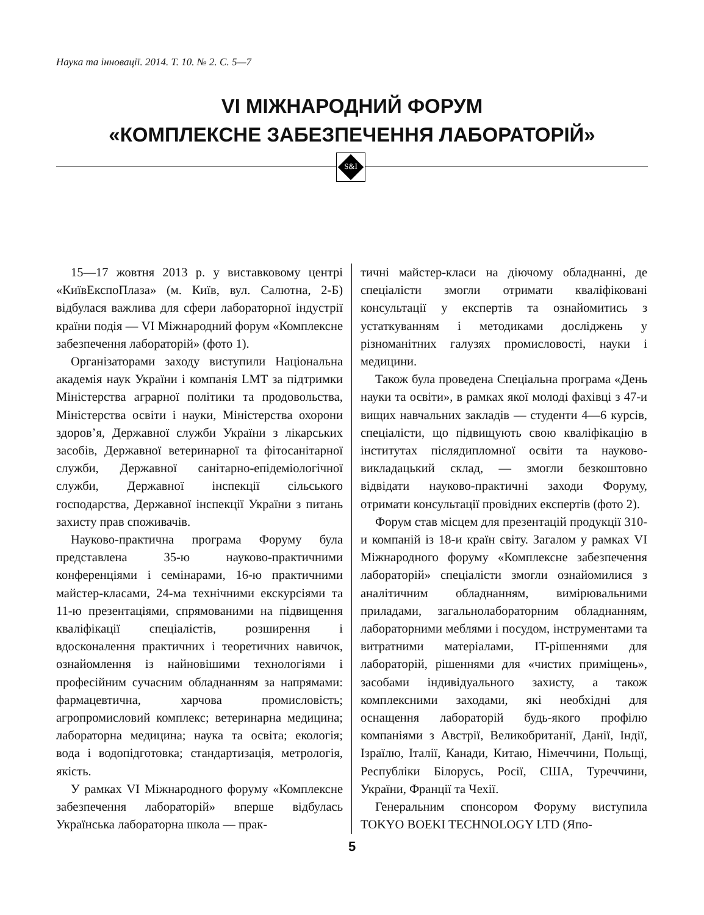Наука та інновації. 2014. Т. 10. № 2. С. 5—7
VI МІЖНАРОДНИЙ ФОРУМ
«КОМПЛЕКСНЕ ЗАБЕЗПЕЧЕННЯ ЛАБОРАТОРІЙ»
S&I
15—17 жовтня 2013 р. у виставковому центрі «КиївЕкспоПлаза» (м. Київ, вул. Салютна, 2-Б) відбулася важлива для сфери лабораторної індустрії країни подія — VI Міжнародний форум «Комплексне забезпечення лабораторій» (фото 1).
Організаторами заходу виступили Національна академія наук України і компанія LMT за підтримки Міністерства аграрної політики та продовольства, Міністерства освіти і науки, Міністерства охорони здоров’я, Державної служби України з лікарських засобів, Державної ветеринарної та фітосанітарної служби, Державної санітарно-епідеміологічної служби, Державної інспекції сільського господарства, Державної інспекції України з питань захисту прав споживачів.
Науково-практична програма Форуму була представлена 35-ю науково-практичними конференціями і семінарами, 16-ю практичними майстер-класами, 24-ма технічними екскурсіями та 11-ю презентаціями, спрямованими на підвищення кваліфікації спеціалістів, розширення і вдосконалення практичних і теоретичних навичок, ознайомлення із найновішими технологіями і професійним сучасним обладнанням за напрямами: фармацевтична, харчова промисловість; агропромисловий комплекс; ветеринарна медицина; лабораторна медицина; наука та освіта; екологія; вода і водопідготовка; стандартизація, метрологія, якість.
У рамках VI Міжнародного форуму «Комплексне забезпечення лабораторій» вперше відбулась Українська лабораторна школа — прак-
тичні майстер-класи на діючому обладнанні, де спеціалісти змогли отримати кваліфіковані консультації у експертів та ознайомитись з устаткуванням і методиками досліджень у різноманітних галузях промисловості, науки і медицини.
Також була проведена Спеціальна програма «День науки та освіти», в рамках якої молоді фахівці з 47-и вищих навчальних закладів — студенти 4—6 курсів, спеціалісти, що підвищують свою кваліфікацію в інститутах післядипломної освіти та науково-викладацький склад, — змогли безкоштовно відвідати науково-практичні заходи Форуму, отримати консультації провідних експертів (фото 2).
Форум став місцем для презентацій продукції 310-и компаній із 18-и країн світу. Загалом у рамках VI Міжнародного форуму «Комплексне забезпечення лабораторій» спеціалісти змогли ознайомилися з аналітичним обладнанням, вимірювальними приладами, загальнолабораторним обладнанням, лабораторними меблями і посудом, інструментами та витратними матеріалами, IT-рішеннями для лабораторій, рішеннями для «чистих приміщень», засобами індивідуального захисту, а також комплексними заходами, які необхідні для оснащення лабораторій будь-якого профілю компаніями з Австрії, Великобританії, Данії, Індії, Ізраїлю, Італії, Канади, Китаю, Німеччини, Польщі, Республіки Білорусь, Росії, США, Туреччини, України, Франції та Чехії.
Генеральним спонсором Форуму виступила TOKYO BOEKI TECHNOLOGY LTD (Япо-
5